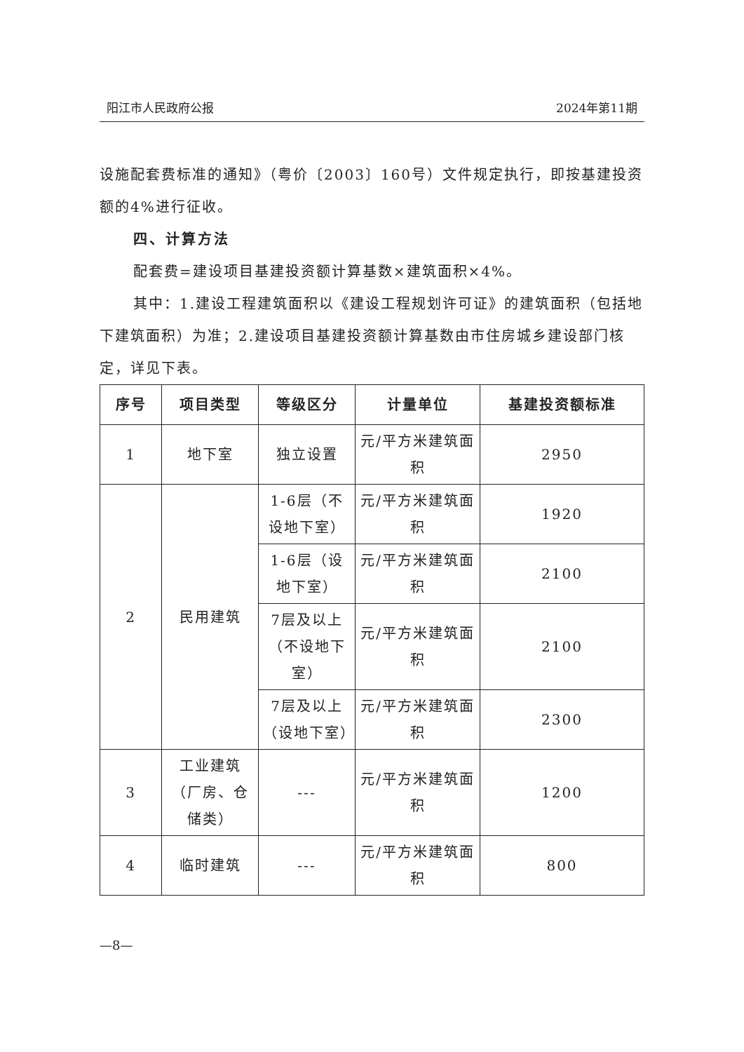阳江市人民政府公报 2024年第11期
设施配套费标准的通知》（粤价〔2003〕160号）文件规定执行，即按基建投资额的4%进行征收。
四、计算方法
配套费=建设项目基建投资额计算基数×建筑面积×4%。
其中：1.建设工程建筑面积以《建设工程规划许可证》的建筑面积（包括地下建筑面积）为准；2.建设项目基建投资额计算基数由市住房城乡建设部门核定，详见下表。
| 序号 | 项目类型 | 等级区分 | 计量单位 | 基建投资额标准 |
| --- | --- | --- | --- | --- |
| 1 | 地下室 | 独立设置 | 元/平方米建筑面积 | 2950 |
| 2 | 民用建筑 | 1-6层（不设地下室） | 元/平方米建筑面积 | 1920 |
| | | 1-6层（设地下室） | 元/平方米建筑面积 | 2100 |
| | | 7层及以上（不设地下室） | 元/平方米建筑面积 | 2100 |
| | | 7层及以上（设地下室） | 元/平方米建筑面积 | 2300 |
| 3 | 工业建筑（厂房、仓储类） | --- | 元/平方米建筑面积 | 1200 |
| 4 | 临时建筑 | --- | 元/平方米建筑面积 | 800 |
—8—